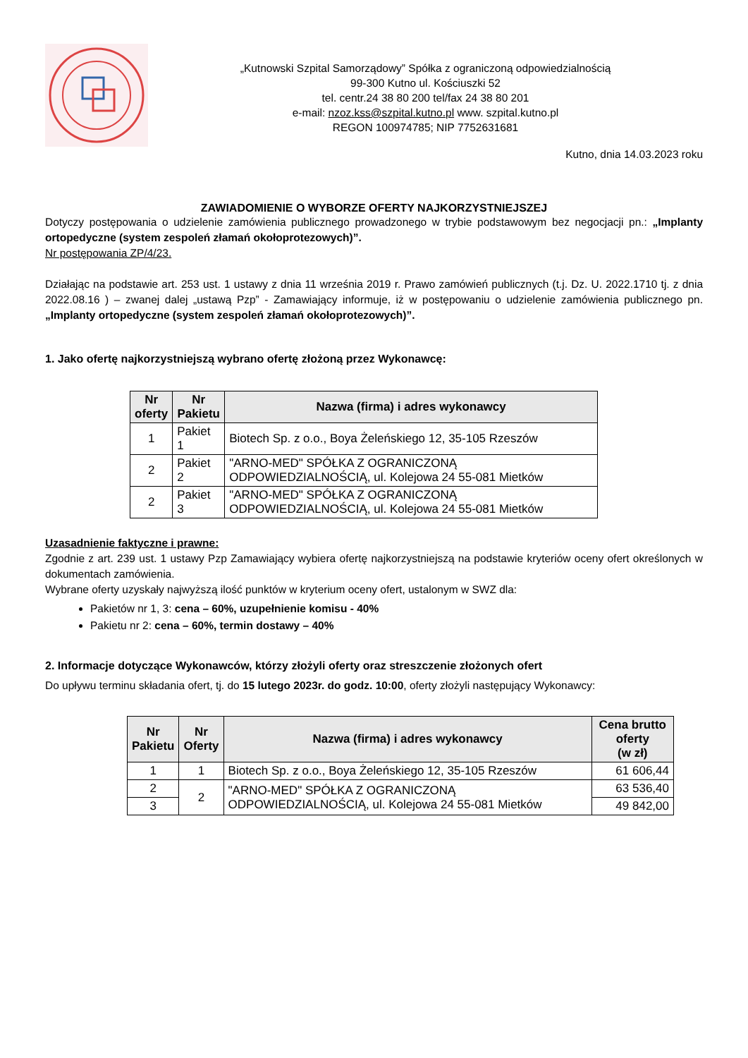„Kutnowski Szpital Samorządowy” Spółka z ograniczoną odpowiedzialnością
99-300 Kutno ul. Kościuszki 52
tel. centr.24 38 80 200 tel/fax 24 38 80 201
e-mail: nzoz.kss@szpital.kutno.pl www. szpital.kutno.pl
REGON 100974785; NIP 7752631681
Kutno, dnia 14.03.2023 roku
ZAWIADOMIENIE O WYBORZE OFERTY NAJKORZYSTNIEJSZEJ
Dotyczy postępowania o udzielenie zamówienia publicznego prowadzonego w trybie podstawowym bez negocjacji pn.: „Implanty ortopedyczne (system zespoleń złamań okołoprotezowych)”.
Nr postępowania ZP/4/23.
Działając na podstawie art. 253 ust. 1 ustawy z dnia 11 września 2019 r. Prawo zamówień publicznych (t.j. Dz. U. 2022.1710 tj. z dnia 2022.08.16 ) – zwanej dalej „ustawą Pzp” - Zamawiający informuje, iż w postępowaniu o udzielenie zamówienia publicznego pn. „Implanty ortopedyczne (system zespoleń złamań okołoprotezowych)”.
1. Jako ofertę najkorzystniejszą wybrano ofertę złożoną przez Wykonawcę:
| Nr oferty | Nr Pakietu | Nazwa (firma) i adres wykonawcy |
| --- | --- | --- |
| 1 | Pakiet 1 | Biotech Sp. z o.o., Boya Żeleńskiego 12, 35-105 Rzeszów |
| 2 | Pakiet 2 | "ARNO-MED" SPÓŁKA Z OGRANICZONĄ ODPOWIEDZIALNOŚCIĄ, ul. Kolejowa 24 55-081 Mietków |
| 2 | Pakiet 3 | "ARNO-MED" SPÓŁKA Z OGRANICZONĄ ODPOWIEDZIALNOŚCIĄ, ul. Kolejowa 24 55-081 Mietków |
Uzasadnienie faktyczne i prawne:
Zgodnie z art. 239 ust. 1 ustawy Pzp Zamawiający wybiera ofertę najkorzystniejszą na podstawie kryteriów oceny ofert określonych w dokumentach zamówienia.
Wybrane oferty uzyskały najwyższą ilość punktów w kryterium oceny ofert, ustalonym w SWZ dla:
Pakietów nr 1, 3: cena – 60%, uzupełnienie komisu - 40%
Pakietu nr 2: cena – 60%, termin dostawy – 40%
2. Informacje dotyczące Wykonawców, którzy złożyli oferty oraz streszczenie złożonych ofert
Do upływu terminu składania ofert, tj. do 15 lutego 2023r. do godz. 10:00, oferty złożyli następujący Wykonawcy:
| Nr Pakietu | Nr Oferty | Nazwa (firma) i adres wykonawcy | Cena brutto oferty (w zł) |
| --- | --- | --- | --- |
| 1 | 1 | Biotech Sp. z o.o., Boya Żeleńskiego 12, 35-105 Rzeszów | 61 606,44 |
| 2 | 2 | "ARNO-MED" SPÓŁKA Z OGRANICZONĄ ODPOWIEDZIALNOŚCIĄ, ul. Kolejowa 24 55-081 Mietków | 63 536,40 |
| 3 | | | 49 842,00 |